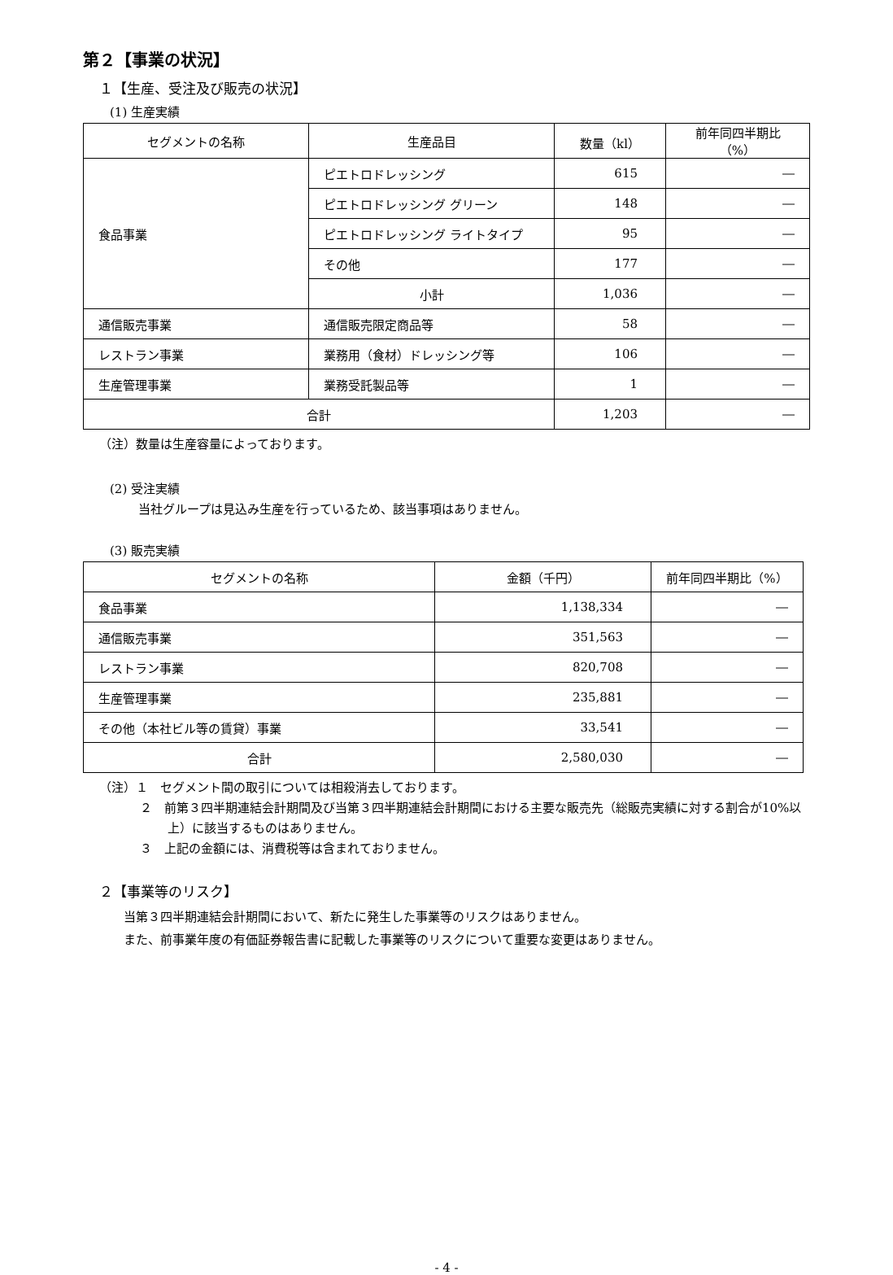第２【事業の状況】
１【生産、受注及び販売の状況】
(1) 生産実績
| セグメントの名称 | 生産品目 | 数量（kl） | 前年同四半期比（%） |
| --- | --- | --- | --- |
| 食品事業 | ピエトロドレッシング | 615 | ― |
| | ピエトロドレッシング グリーン | 148 | ― |
| | ピエトロドレッシング ライトタイプ | 95 | ― |
| | その他 | 177 | ― |
| | 小計 | 1,036 | ― |
| 通信販売事業 | 通信販売限定商品等 | 58 | ― |
| レストラン事業 | 業務用（食材）ドレッシング等 | 106 | ― |
| 生産管理事業 | 業務受託製品等 | 1 | ― |
| 合計 | | 1,203 | ― |
（注）数量は生産容量によっております。
(2) 受注実績
当社グループは見込み生産を行っているため、該当事項はありません。
(3) 販売実績
| セグメントの名称 | 金額（千円） | 前年同四半期比（%） |
| --- | --- | --- |
| 食品事業 | 1,138,334 | ― |
| 通信販売事業 | 351,563 | ― |
| レストラン事業 | 820,708 | ― |
| 生産管理事業 | 235,881 | ― |
| その他（本社ビル等の賃貸）事業 | 33,541 | ― |
| 合計 | 2,580,030 | ― |
（注）１　セグメント間の取引については相殺消去しております。
２　前第３四半期連結会計期間及び当第３四半期連結会計期間における主要な販売先（総販売実績に対する割合が10%以上）に該当するものはありません。
３　上記の金額には、消費税等は含まれておりません。
２【事業等のリスク】
当第３四半期連結会計期間において、新たに発生した事業等のリスクはありません。
また、前事業年度の有価証券報告書に記載した事業等のリスクについて重要な変更はありません。
- 4 -